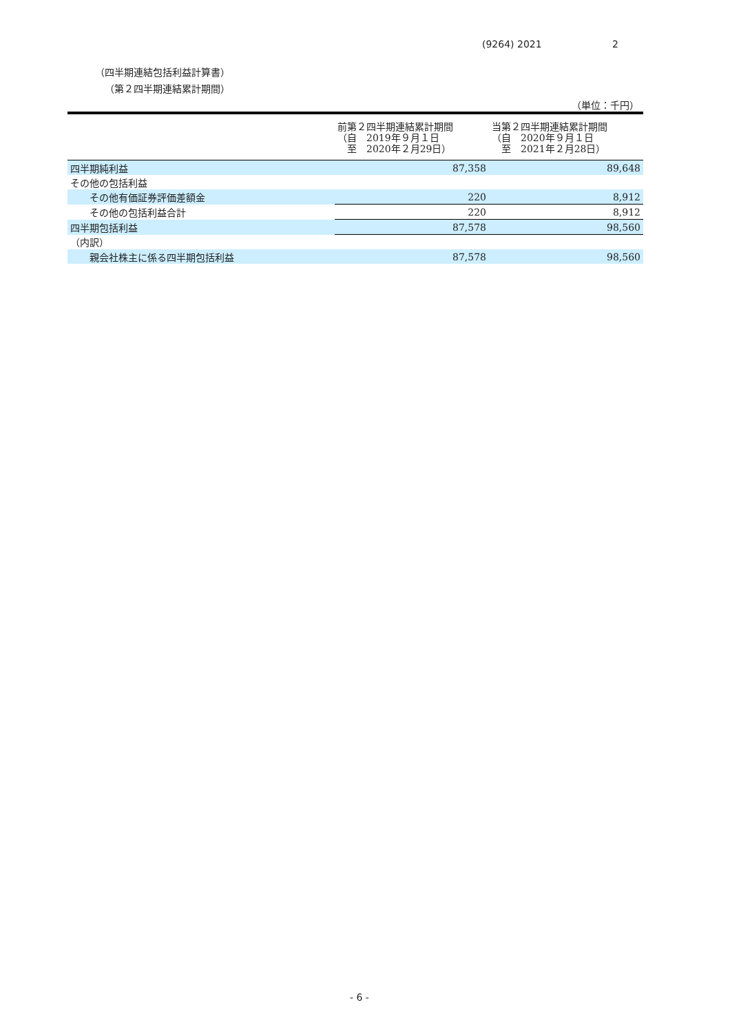(9264) 2021 2
（四半期連結包括利益計算書）
（第２四半期連結累計期間）
（単位：千円）
| | 前第２四半期連結累計期間 （自 2019年９月１日 至 2020年２月29日） | 当第２四半期連結累計期間 （自 2020年９月１日 至 2021年２月28日） |
| --- | --- | --- |
| 四半期純利益 | 87,358 | 89,648 |
| その他の包括利益 | | |
| その他有価証券評価差額金 | 220 | 8,912 |
| その他の包括利益合計 | 220 | 8,912 |
| 四半期包括利益 | 87,578 | 98,560 |
| （内訳） | | |
| 親会社株主に係る四半期包括利益 | 87,578 | 98,560 |
- 6 -